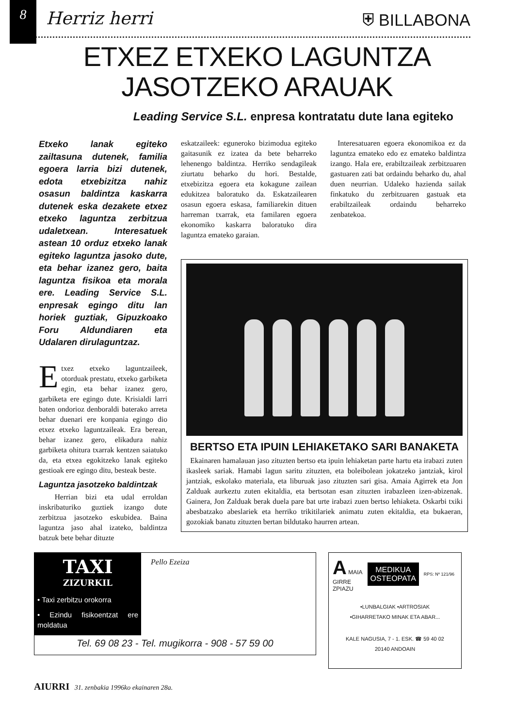8
Herriz herri ⛨ BILLABONA
ETXEZ ETXEKO LAGUNTZA
JASOTZEKO ARAUAK
Leading Service S.L. enpresa kontratatu dute lana egiteko
Etxeko lanak egiteko zailtasuna dutenek, familia egoera larria bizi dutenek, edota etxebizitza nahiz osasun baldintza kaskarra dutenek eska dezakete etxez etxeko laguntza zerbitzua udaletxean. Interesatuek astean 10 orduz etxeko lanak egiteko laguntza jasoko dute, eta behar izanez gero, baita laguntza fisikoa eta morala ere. Leading Service S.L. enpresak egingo ditu lan horiek guztiak, Gipuzkoako Foru Aldundiaren eta Udalaren dirulaguntzaz.
Etxez etxeko laguntzaileek, otorduak prestatu, etxeko garbiketa egin, eta behar izanez gero, garbiketa ere egingo dute. Krisialdi larri baten ondorioz denboraldi baterako arreta behar duenari ere konpania egingo dio etxez etxeko laguntzaileak. Era berean, behar izanez gero, elikadura nahiz garbiketa ohitura txarrak kentzen saiatuko da, eta etxea egokitzeko lanak egiteko gestioak ere egingo ditu, besteak beste.
Laguntza jasotzeko baldintzak
Herrian bizi eta udal erroldan inskribaturiko guztiek izango dute zerbitzua jasotzeko eskubidea. Baina laguntza jaso ahal izateko, baldintza batzuk bete behar dituzte
eskatzaileek: eguneroko bizimodua egiteko gaitasunik ez izatea da bete beharreko lehenengo baldintza. Herriko sendagileak ziurtatu beharko du hori. Bestalde, etxebizitza egoera eta kokagune zailean edukitzea baloratuko da. Eskatzailearen osasun egoera eskasa, familiarekin dituen harreman txarrak, eta familaren egoera ekonomiko kaskarra baloratuko dira laguntza emateko garaian.
Interesatuaren egoera ekonomikoa ez da laguntza emateko edo ez emateko baldintza izango. Hala ere, erabiltzaileak zerbitzuaren gastuaren zati bat ordaindu beharko du, ahal duen neurrian. Udaleko hazienda sailak finkatuko du zerbitzuaren gastuak eta erabiltzaileak ordaindu beharreko zenbatekoa.
BERTSO ETA IPUIN LEHIAKETAKO SARI BANAKETA
Ekainaren hamalauan jaso zituzten bertso eta ipuin lehiaketan parte hartu eta irabazi zuten ikasleek sariak. Hamabi lagun saritu zituzten, eta boleibolean jokatzeko jantziak, kirol jantziak, eskolako materiala, eta liburuak jaso zituzten sari gisa. Amaia Agirrek eta Jon Zalduak aurkeztu zuten ekitaldia, eta bertsotan esan zituzten irabazleen izen-abizenak. Gainera, Jon Zalduak berak duela pare bat urte irabazi zuen bertso lehiaketa. Oskarbi txiki abesbatzako abeslariek eta herriko trikitilariek animatu zuten ekitaldia, eta bukaeran, gozokiak banatu zituzten bertan bildutako haurren artean.
TAXI
ZIZURKIL
• Taxi zerbitzu orokorra
• Ezindu fisikoentzat ere moldatua
Pello Ezeiza
Tel. 69 08 23 - Tel. mugikorra - 908 - 57 59 00
A MAIA
GIRRE
ZPIAZU
MEDIKUA
OSTEOPATA
RPS: Nº 121/96
•LUNBALGIAK •ARTROSIAK
•GIHARRETAKO MINAK ETA ABAR...
KALE NAGUSIA, 7 - 1. ESK. ☎ 59 40 02
20140 ANDOAIN
AIURRI 31. zenbakia 1996ko ekainaren 28a.